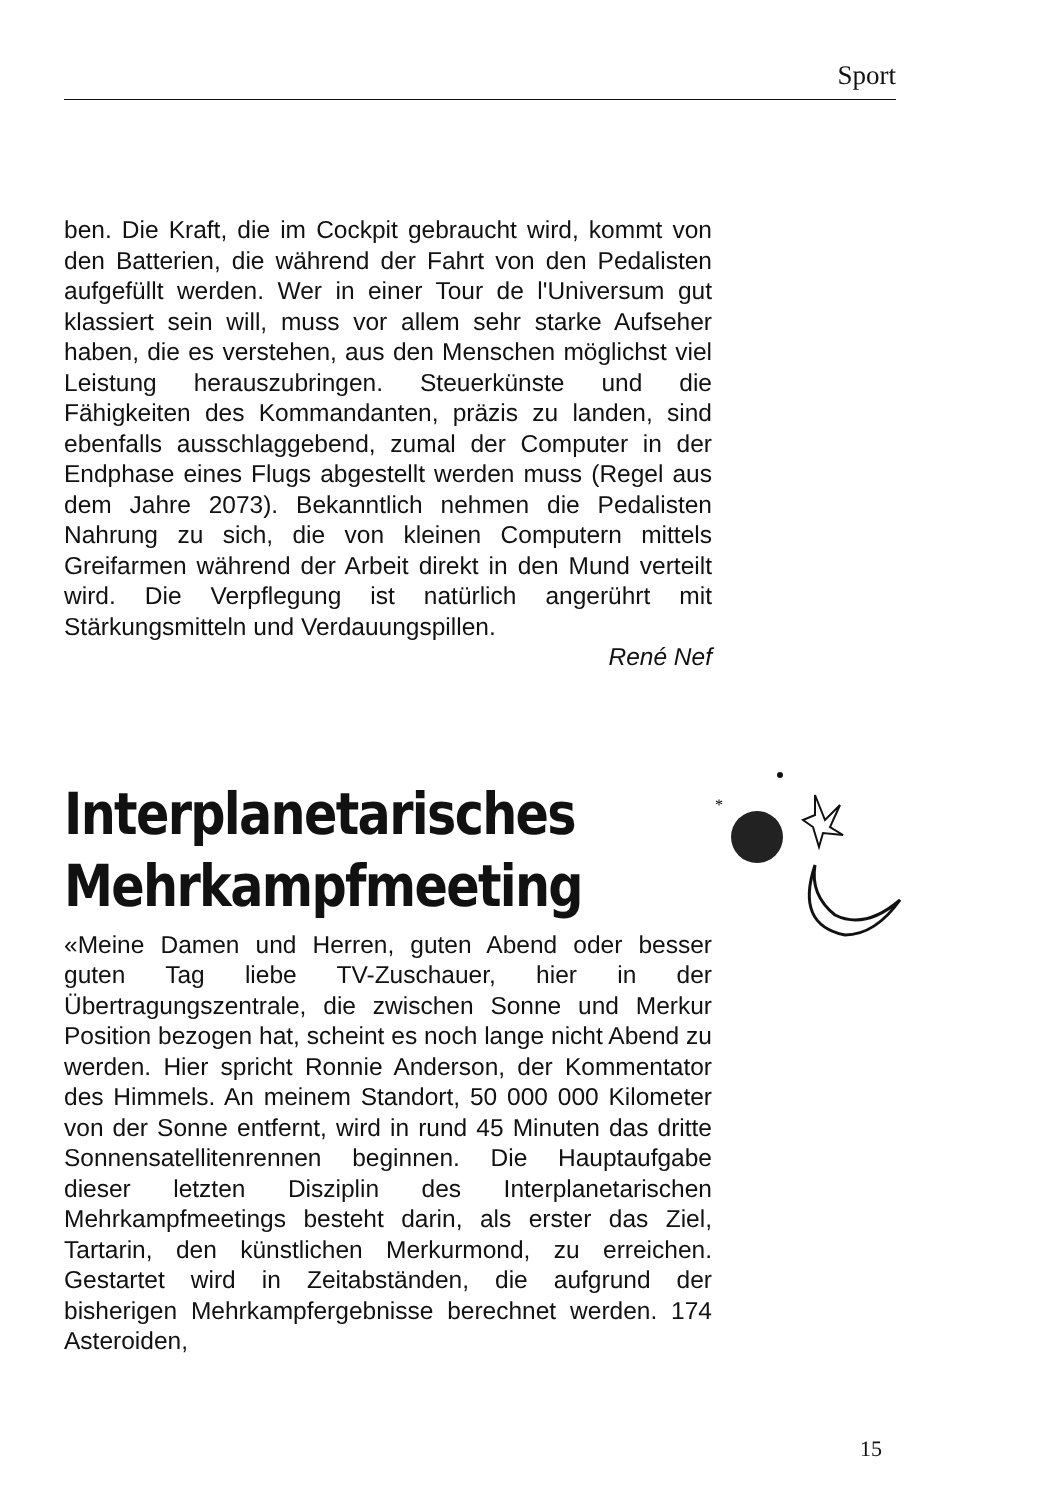Sport
ben. Die Kraft, die im Cockpit gebraucht wird, kommt von den Batterien, die während der Fahrt von den Pedalisten aufgefüllt werden. Wer in einer Tour de l'Universum gut klassiert sein will, muss vor allem sehr starke Aufseher haben, die es verstehen, aus den Menschen möglichst viel Leistung herauszubringen. Steuerkünste und die Fähigkeiten des Kommandanten, präzis zu landen, sind ebenfalls ausschlaggebend, zumal der Computer in der Endphase eines Flugs abgestellt werden muss (Regel aus dem Jahre 2073). Bekanntlich nehmen die Pedalisten Nahrung zu sich, die von kleinen Computern mittels Greifarmen während der Arbeit direkt in den Mund verteilt wird. Die Verpflegung ist natürlich angerührt mit Stärkungsmitteln und Verdauungspillen.
René Nef
Interplanetarisches Mehrkampfmeeting
«Meine Damen und Herren, guten Abend oder besser guten Tag liebe TV-Zuschauer, hier in der Übertragungszentrale, die zwischen Sonne und Merkur Position bezogen hat, scheint es noch lange nicht Abend zu werden. Hier spricht Ronnie Anderson, der Kommentator des Himmels. An meinem Standort, 50 000 000 Kilometer von der Sonne entfernt, wird in rund 45 Minuten das dritte Sonnensatellitenrennen beginnen. Die Hauptaufgabe dieser letzten Disziplin des Interplanetarischen Mehrkampfmeetings besteht darin, als erster das Ziel, Tartarin, den künstlichen Merkurmond, zu erreichen. Gestartet wird in Zeitabständen, die aufgrund der bisherigen Mehrkampfergebnisse berechnet werden. 174 Asteroiden,
*
15